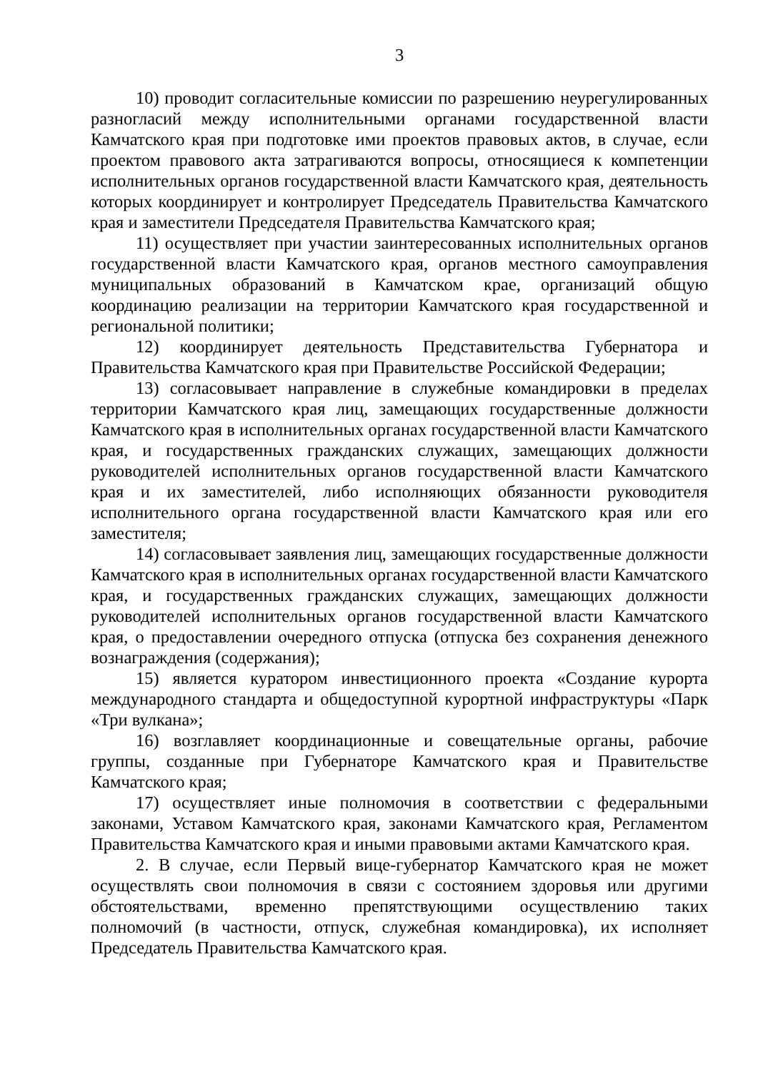3
10) проводит согласительные комиссии по разрешению неурегулированных разногласий между исполнительными органами государственной власти Камчатского края при подготовке ими проектов правовых актов, в случае, если проектом правового акта затрагиваются вопросы, относящиеся к компетенции исполнительных органов государственной власти Камчатского края, деятельность которых координирует и контролирует Председатель Правительства Камчатского края и заместители Председателя Правительства Камчатского края;
11) осуществляет при участии заинтересованных исполнительных органов государственной власти Камчатского края, органов местного самоуправления муниципальных образований в Камчатском крае, организаций общую координацию реализации на территории Камчатского края государственной и региональной политики;
12) координирует деятельность Представительства Губернатора и Правительства Камчатского края при Правительстве Российской Федерации;
13) согласовывает направление в служебные командировки в пределах территории Камчатского края лиц, замещающих государственные должности Камчатского края в исполнительных органах государственной власти Камчатского края, и государственных гражданских служащих, замещающих должности руководителей исполнительных органов государственной власти Камчатского края и их заместителей, либо исполняющих обязанности руководителя исполнительного органа государственной власти Камчатского края или его заместителя;
14) согласовывает заявления лиц, замещающих государственные должности Камчатского края в исполнительных органах государственной власти Камчатского края, и государственных гражданских служащих, замещающих должности руководителей исполнительных органов государственной власти Камчатского края, о предоставлении очередного отпуска (отпуска без сохранения денежного вознаграждения (содержания);
15) является куратором инвестиционного проекта «Создание курорта международного стандарта и общедоступной курортной инфраструктуры «Парк «Три вулкана»;
16) возглавляет координационные и совещательные органы, рабочие группы, созданные при Губернаторе Камчатского края и Правительстве Камчатского края;
17) осуществляет иные полномочия в соответствии с федеральными законами, Уставом Камчатского края, законами Камчатского края, Регламентом Правительства Камчатского края и иными правовыми актами Камчатского края.
2. В случае, если Первый вице-губернатор Камчатского края не может осуществлять свои полномочия в связи с состоянием здоровья или другими обстоятельствами, временно препятствующими осуществлению таких полномочий (в частности, отпуск, служебная командировка), их исполняет Председатель Правительства Камчатского края.